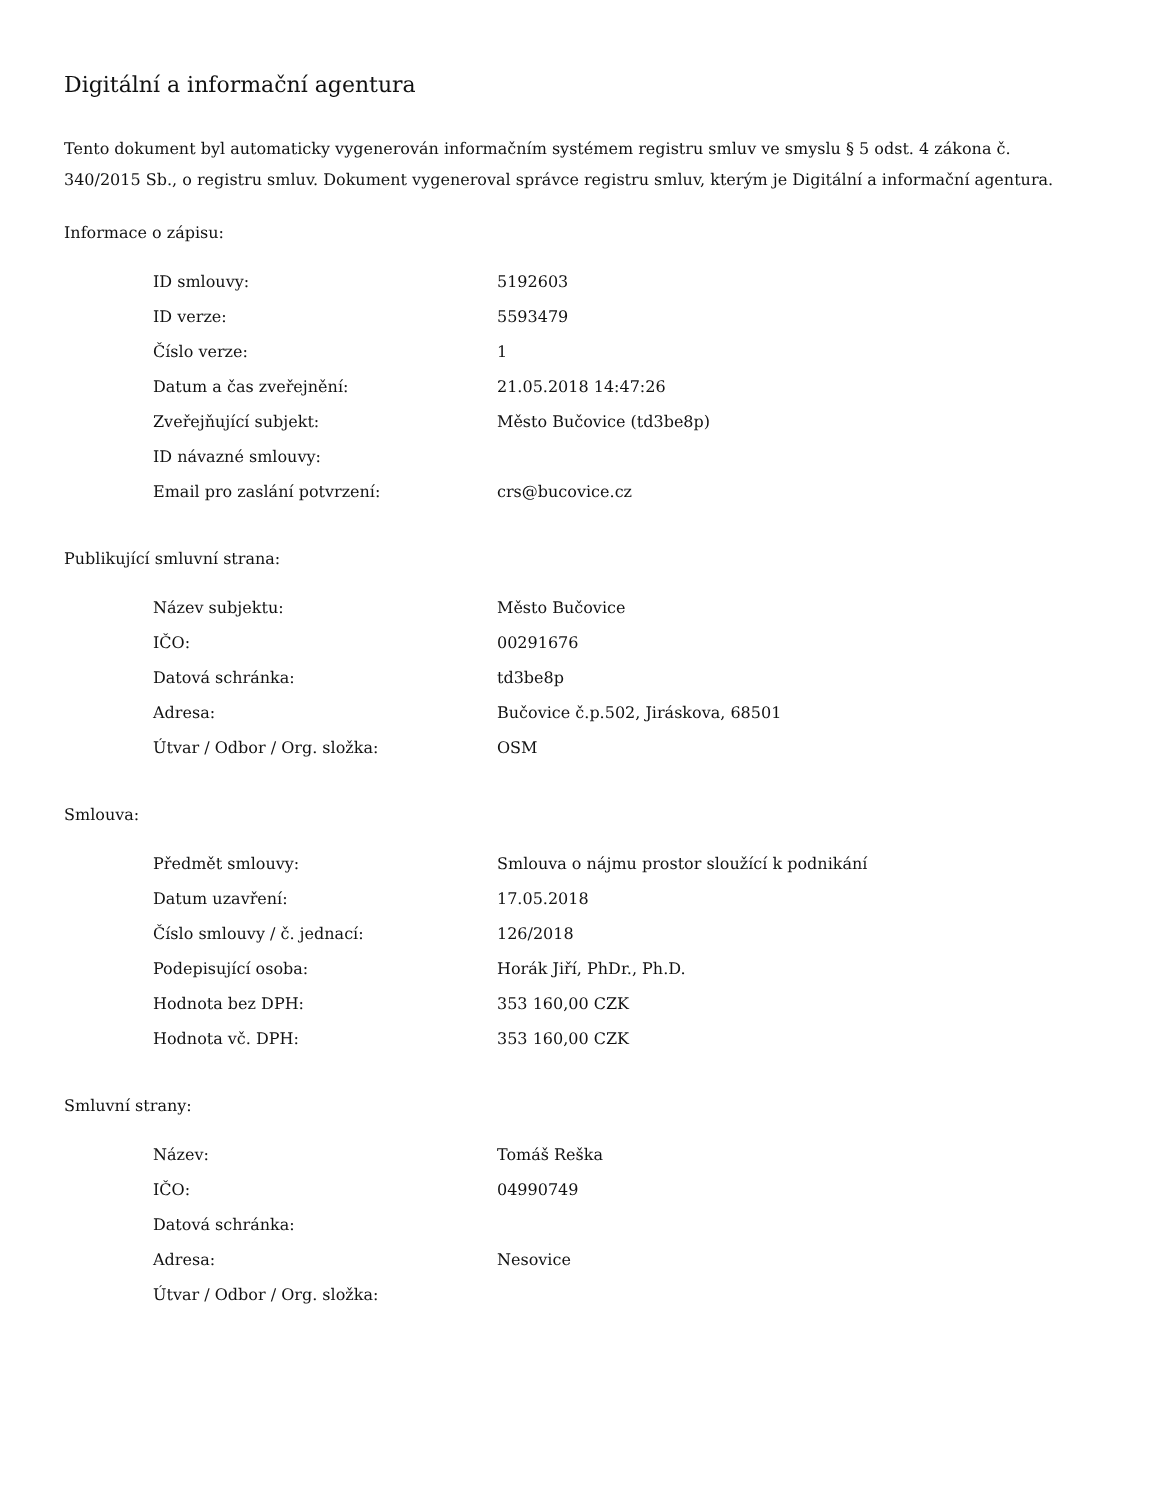Digitální a informační agentura
Tento dokument byl automaticky vygenerován informačním systémem registru smluv ve smyslu § 5 odst. 4 zákona č. 340/2015 Sb., o registru smluv. Dokument vygeneroval správce registru smluv, kterým je Digitální a informační agentura.
Informace o zápisu:
| ID smlouvy: | 5192603 |
| ID verze: | 5593479 |
| Číslo verze: | 1 |
| Datum a čas zveřejnění: | 21.05.2018 14:47:26 |
| Zveřejňující subjekt: | Město Bučovice (td3be8p) |
| ID návazné smlouvy: | |
| Email pro zaslání potvrzení: | crs@bucovice.cz |
Publikující smluvní strana:
| Název subjektu: | Město Bučovice |
| IČO: | 00291676 |
| Datová schránka: | td3be8p |
| Adresa: | Bučovice č.p.502, Jiráskova, 68501 |
| Útvar / Odbor / Org. složka: | OSM |
Smlouva:
| Předmět smlouvy: | Smlouva o nájmu prostor sloužící k podnikání |
| Datum uzavření: | 17.05.2018 |
| Číslo smlouvy / č. jednací: | 126/2018 |
| Podepisující osoba: | Horák Jiří, PhDr., Ph.D. |
| Hodnota bez DPH: | 353 160,00 CZK |
| Hodnota vč. DPH: | 353 160,00 CZK |
Smluvní strany:
| Název: | Tomáš Reška |
| IČO: | 04990749 |
| Datová schránka: | |
| Adresa: | Nesovice |
| Útvar / Odbor / Org. složka: | |